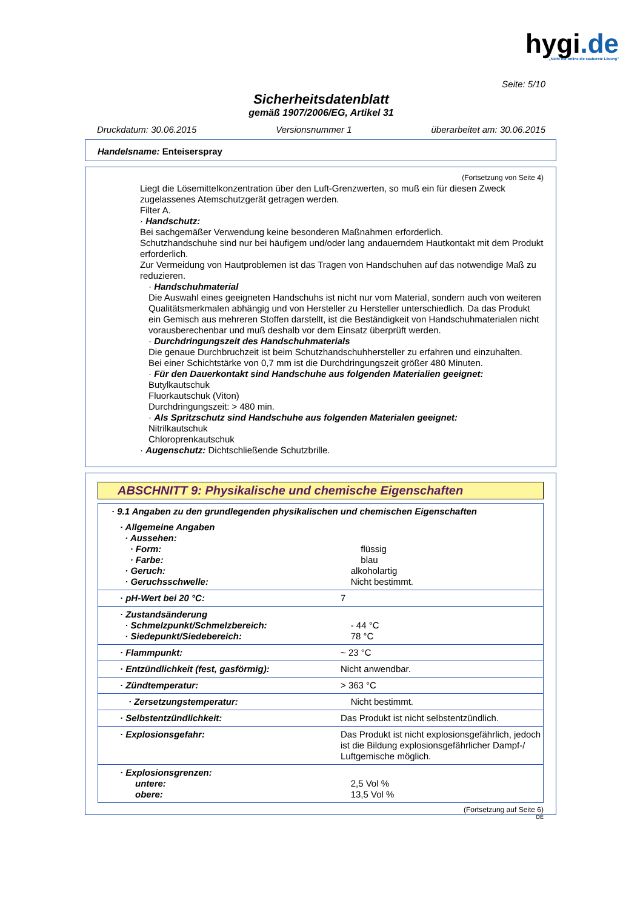hygi.de
„Nicht nur online die sauberste Lösung"
Seite: 5/10
Sicherheitsdatenblatt
gemäß 1907/2006/EG, Artikel 31
Druckdatum: 30.06.2015 Versionsnummer 1 überarbeitet am: 30.06.2015
Handelsname: Enteiserspray
(Fortsetzung von Seite 4)
Liegt die Lösemittelkonzentration über den Luft-Grenzwerten, so muß ein für diesen Zweck zugelassenes Atemschutzgerät getragen werden.
Filter A.
· Handschutz:
Bei sachgemäßer Verwendung keine besonderen Maßnahmen erforderlich.
Schutzhandschuhe sind nur bei häufigem und/oder lang andauerndem Hautkontakt mit dem Produkt erforderlich.
Zur Vermeidung von Hautproblemen ist das Tragen von Handschuhen auf das notwendige Maß zu reduzieren.
· Handschuhmaterial
Die Auswahl eines geeigneten Handschuhs ist nicht nur vom Material, sondern auch von weiteren Qualitätsmerkmalen abhängig und von Hersteller zu Hersteller unterschiedlich. Da das Produkt ein Gemisch aus mehreren Stoffen darstellt, ist die Beständigkeit von Handschuhmaterialen nicht vorausberechenbar und muß deshalb vor dem Einsatz überprüft werden.
· Durchdringungszeit des Handschuhmaterials
Die genaue Durchbruchzeit ist beim Schutzhandschuhhersteller zu erfahren und einzuhalten.
Bei einer Schichtstärke von 0,7 mm ist die Durchdringungszeit größer 480 Minuten.
· Für den Dauerkontakt sind Handschuhe aus folgenden Materialien geeignet:
Butylkautschuk
Fluorkautschuk (Viton)
Durchdringungszeit: > 480 min.
· Als Spritzschutz sind Handschuhe aus folgenden Materialen geeignet:
Nitrilkautschuk
Chloroprenkautschuk
· Augenschutz: Dichtschließende Schutzbrille.
ABSCHNITT 9: Physikalische und chemische Eigenschaften
| · 9.1 Angaben zu den grundlegenden physikalischen und chemischen Eigenschaften | |
| · Allgemeine Angaben · Aussehen: · Form: · Farbe: · Geruch: · Geruchsschwelle: | flüssig blau alkoholartig Nicht bestimmt. |
| · pH-Wert bei 20 °C: | 7 |
| · Zustandsänderung · Schmelzpunkt/Schmelzbereich: · Siedepunkt/Siedebereich: | - 44 °C 78 °C |
| · Flammpunkt: | ~ 23 °C |
| · Entzündlichkeit (fest, gasförmig): | Nicht anwendbar. |
| · Zündtemperatur: | > 363 °C |
| · Zersetzungstemperatur: | Nicht bestimmt. |
| · Selbstentzündlichkeit: | Das Produkt ist nicht selbstentzündlich. |
| · Explosionsgefahr: | Das Produkt ist nicht explosionsgefährlich, jedoch ist die Bildung explosionsgefährlicher Dampf-/ Luftgemische möglich. |
| · Explosionsgrenzen: untere: obere: | 2,5 Vol % 13,5 Vol % |
(Fortsetzung auf Seite 6)
DE